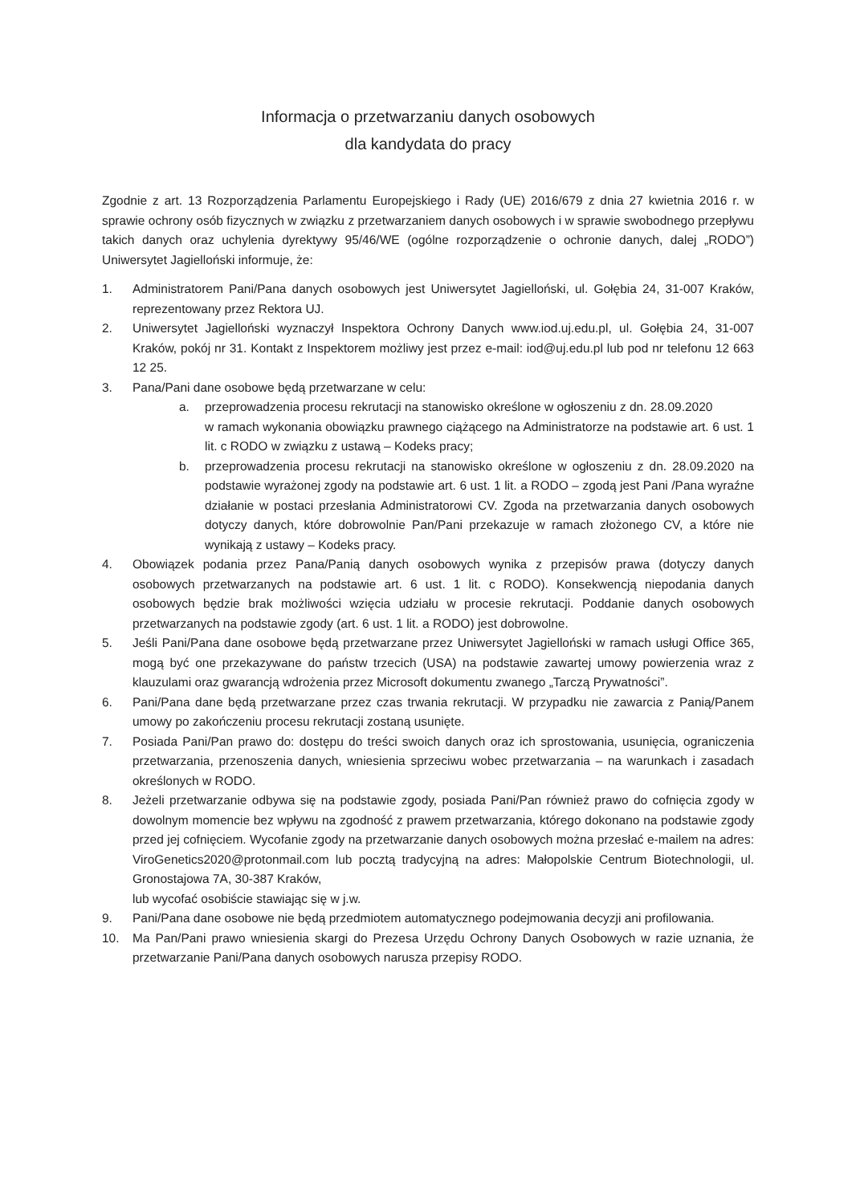Informacja o przetwarzaniu danych osobowych
dla kandydata do pracy
Zgodnie z art. 13 Rozporządzenia Parlamentu Europejskiego i Rady (UE) 2016/679 z dnia 27 kwietnia 2016 r. w sprawie ochrony osób fizycznych w związku z przetwarzaniem danych osobowych i w sprawie swobodnego przepływu takich danych oraz uchylenia dyrektywy 95/46/WE (ogólne rozporządzenie o ochronie danych, dalej „RODO”) Uniwersytet Jagielloński informuje, że:
1. Administratorem Pani/Pana danych osobowych jest Uniwersytet Jagielloński, ul. Gołębia 24, 31-007 Kraków, reprezentowany przez Rektora UJ.
2. Uniwersytet Jagielloński wyznaczył Inspektora Ochrony Danych www.iod.uj.edu.pl, ul. Gołębia 24, 31-007 Kraków, pokój nr 31. Kontakt z Inspektorem możliwy jest przez e-mail: iod@uj.edu.pl lub pod nr telefonu 12 663 12 25.
3. Pana/Pani dane osobowe będą przetwarzane w celu:
a. przeprowadzenia procesu rekrutacji na stanowisko określone w ogłoszeniu z dn. 28.09.2020
w ramach wykonania obowiązku prawnego ciążącego na Administratorze na podstawie art. 6 ust. 1 lit. c RODO w związku z ustawą – Kodeks pracy;
b. przeprowadzenia procesu rekrutacji na stanowisko określone w ogłoszeniu z dn. 28.09.2020 na podstawie wyrażonej zgody na podstawie art. 6 ust. 1 lit. a RODO – zgodą jest Pani /Pana wyraźne działanie w postaci przesłania Administratorowi CV. Zgoda na przetwarzania danych osobowych dotyczy danych, które dobrowolnie Pan/Pani przekazuje w ramach złożonego CV, a które nie wynikają z ustawy – Kodeks pracy.
4. Obowiązek podania przez Pana/Panią danych osobowych wynika z przepisów prawa (dotyczy danych osobowych przetwarzanych na podstawie art. 6 ust. 1 lit. c RODO). Konsekwencją niepodania danych osobowych będzie brak możliwości wzięcia udziału w procesie rekrutacji. Poddanie danych osobowych przetwarzanych na podstawie zgody (art. 6 ust. 1 lit. a RODO) jest dobrowolne.
5. Jeśli Pani/Pana dane osobowe będą przetwarzane przez Uniwersytet Jagielloński w ramach usługi Office 365, mogą być one przekazywane do państw trzecich (USA) na podstawie zawartej umowy powierzenia wraz z klauzulami oraz gwarancją wdrożenia przez Microsoft dokumentu zwanego „Tarczą Prywatności”.
6. Pani/Pana dane będą przetwarzane przez czas trwania rekrutacji. W przypadku nie zawarcia z Panią/Panem umowy po zakończeniu procesu rekrutacji zostaną usunięte.
7. Posiada Pani/Pan prawo do: dostępu do treści swoich danych oraz ich sprostowania, usunięcia, ograniczenia przetwarzania, przenoszenia danych, wniesienia sprzeciwu wobec przetwarzania – na warunkach i zasadach określonych w RODO.
8. Jeżeli przetwarzanie odbywa się na podstawie zgody, posiada Pani/Pan również prawo do cofnięcia zgody w dowolnym momencie bez wpływu na zgodność z prawem przetwarzania, którego dokonano na podstawie zgody przed jej cofnięciem. Wycofanie zgody na przetwarzanie danych osobowych można przesłać e-mailem na adres: ViroGenetics2020@protonmail.com lub pocztą tradycyjną na adres: Małopolskie Centrum Biotechnologii, ul. Gronostajowa 7A, 30-387 Kraków,
lub wycofać osobiście stawiając się w j.w.
9. Pani/Pana dane osobowe nie będą przedmiotem automatycznego podejmowania decyzji ani profilowania.
10. Ma Pan/Pani prawo wniesienia skargi do Prezesa Urzędu Ochrony Danych Osobowych w razie uznania, że przetwarzanie Pani/Pana danych osobowych narusza przepisy RODO.